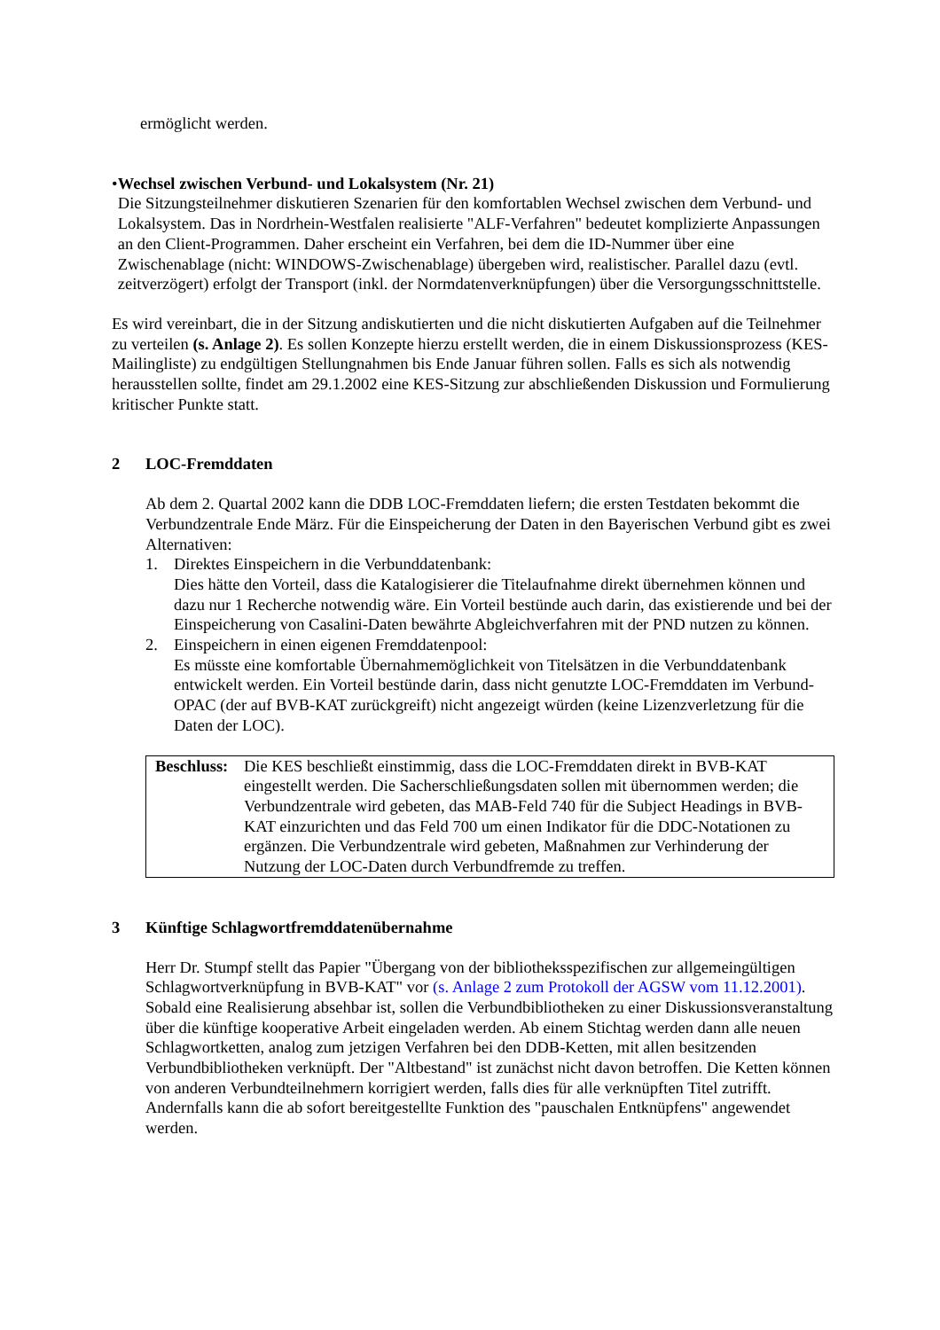ermöglicht werden.
• Wechsel zwischen Verbund- und Lokalsystem (Nr. 21)
Die Sitzungsteilnehmer diskutieren Szenarien für den komfortablen Wechsel zwischen dem Verbund- und Lokalsystem. Das in Nordrhein-Westfalen realisierte "ALF-Verfahren" bedeutet komplizierte Anpassungen an den Client-Programmen. Daher erscheint ein Verfahren, bei dem die ID-Nummer über eine Zwischenablage (nicht: WINDOWS-Zwischenablage) übergeben wird, realistischer. Parallel dazu (evtl. zeitverzögert) erfolgt der Transport (inkl. der Normdatenverknüpfungen) über die Versorgungsschnittstelle.
Es wird vereinbart, die in der Sitzung andiskutierten und die nicht diskutierten Aufgaben auf die Teilnehmer zu verteilen (s. Anlage 2). Es sollen Konzepte hierzu erstellt werden, die in einem Diskussionsprozess (KES-Mailingliste) zu endgültigen Stellungnahmen bis Ende Januar führen sollen. Falls es sich als notwendig herausstellen sollte, findet am 29.1.2002 eine KES-Sitzung zur abschließenden Diskussion und Formulierung kritischer Punkte statt.
2 LOC-Fremddaten
Ab dem 2. Quartal 2002 kann die DDB LOC-Fremddaten liefern; die ersten Testdaten bekommt die Verbundzentrale Ende März. Für die Einspeicherung der Daten in den Bayerischen Verbund gibt es zwei Alternativen:
1. Direktes Einspeichern in die Verbunddatenbank:
Dies hätte den Vorteil, dass die Katalogisierer die Titelaufnahme direkt übernehmen können und dazu nur 1 Recherche notwendig wäre. Ein Vorteil bestünde auch darin, das existierende und bei der Einspeicherung von Casalini-Daten bewährte Abgleichverfahren mit der PND nutzen zu können.
2. Einspeichern in einen eigenen Fremddatenpool:
Es müsste eine komfortable Übernahmemöglichkeit von Titelsätzen in die Verbunddatenbank entwickelt werden. Ein Vorteil bestünde darin, dass nicht genutzte LOC-Fremddaten im Verbund-OPAC (der auf BVB-KAT zurückgreift) nicht angezeigt würden (keine Lizenzverletzung für die Daten der LOC).
Beschluss: Die KES beschließt einstimmig, dass die LOC-Fremddaten direkt in BVB-KAT eingestellt werden. Die Sacherschließungsdaten sollen mit übernommen werden; die Verbundzentrale wird gebeten, das MAB-Feld 740 für die Subject Headings in BVB-KAT einzurichten und das Feld 700 um einen Indikator für die DDC-Notationen zu ergänzen. Die Verbundzentrale wird gebeten, Maßnahmen zur Verhinderung der Nutzung der LOC-Daten durch Verbundfremde zu treffen.
3 Künftige Schlagwortfremddatenübernahme
Herr Dr. Stumpf stellt das Papier "Übergang von der bibliotheksspezifischen zur allgemeingültigen Schlagwortverknüpfung in BVB-KAT" vor (s. Anlage 2 zum Protokoll der AGSW vom 11.12.2001). Sobald eine Realisierung absehbar ist, sollen die Verbundbibliotheken zu einer Diskussionsveranstaltung über die künftige kooperative Arbeit eingeladen werden. Ab einem Stichtag werden dann alle neuen Schlagwortketten, analog zum jetzigen Verfahren bei den DDB-Ketten, mit allen besitzenden Verbundbibliotheken verknüpft. Der "Altbestand" ist zunächst nicht davon betroffen. Die Ketten können von anderen Verbundteilnehmern korrigiert werden, falls dies für alle verknüpften Titel zutrifft. Andernfalls kann die ab sofort bereitgestellte Funktion des "pauschalen Entknüpfens" angewendet werden.